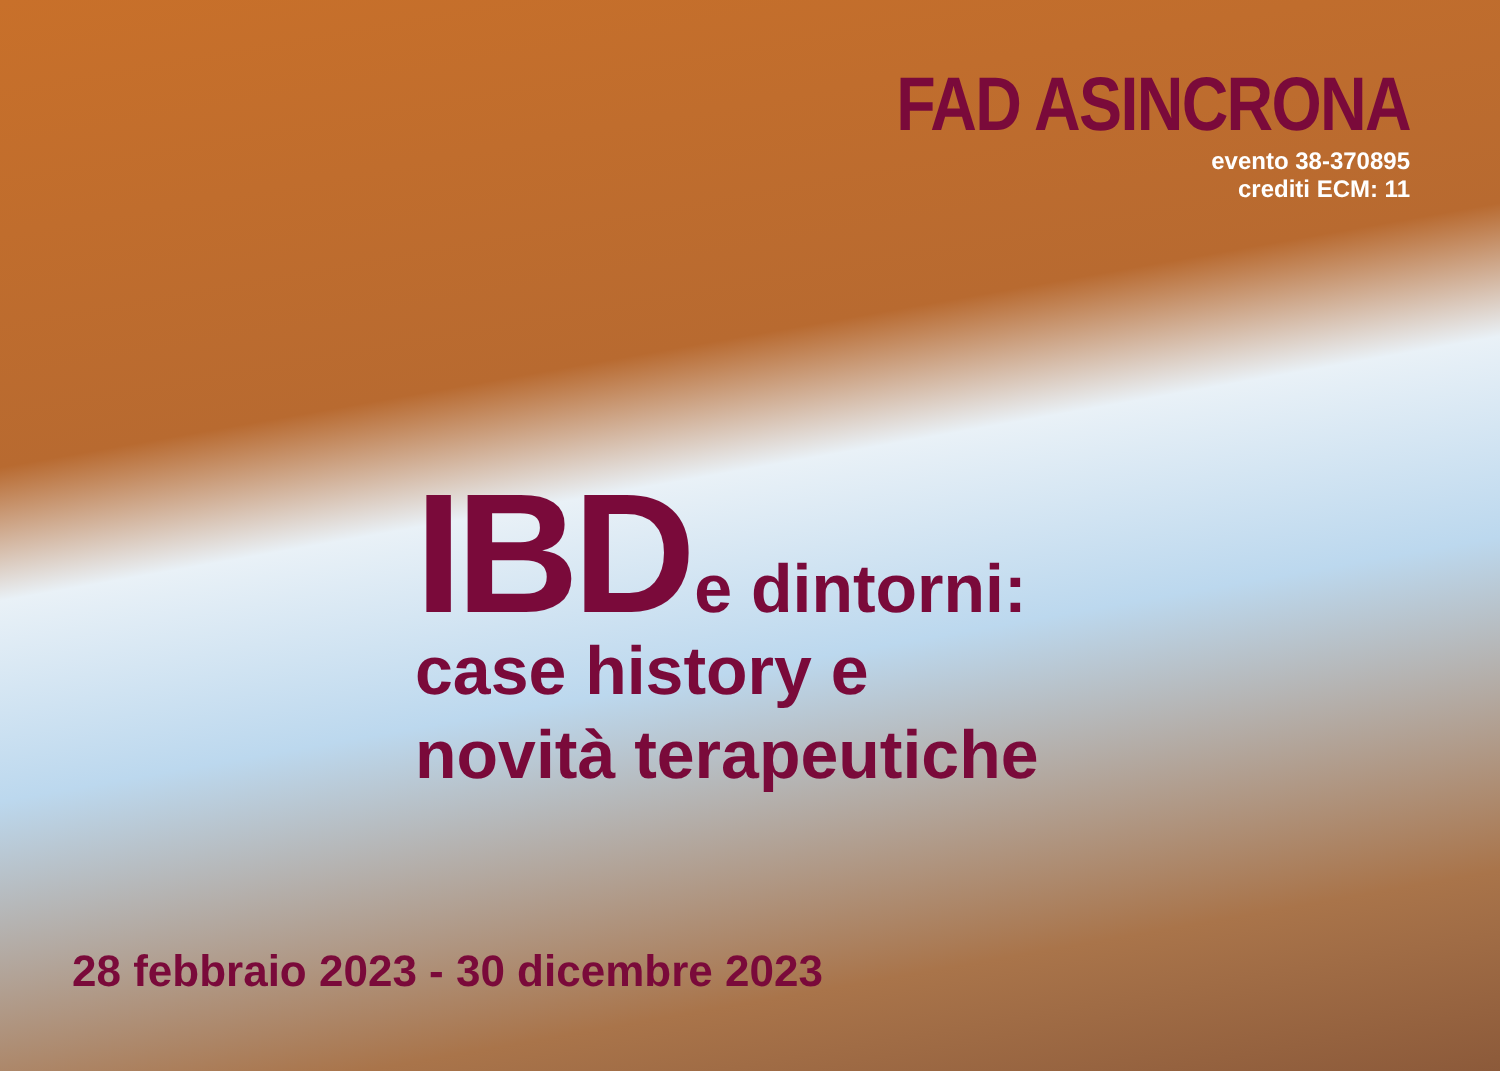FAD ASINCRONA
evento 38-370895
crediti ECM: 11
IBD e dintorni:
case history e
novità terapeutiche
28 febbraio 2023 - 30 dicembre 2023